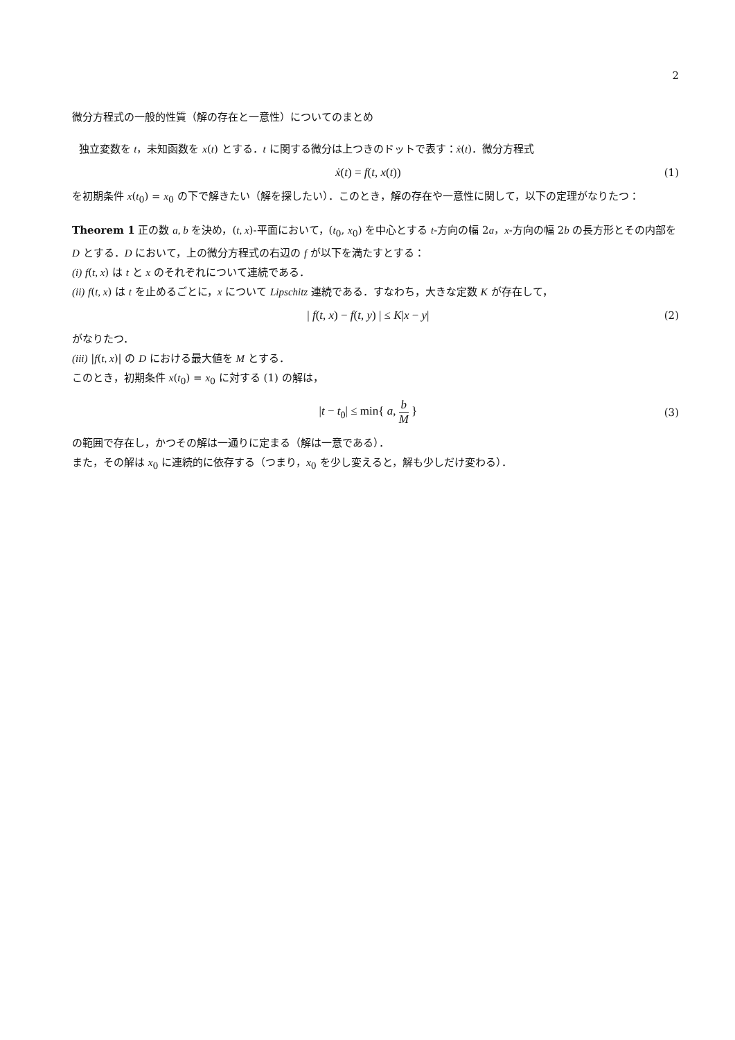2
微分方程式の一般的性質（解の存在と一意性）についてのまとめ
独立変数を t，未知函数を x(t) とする．t に関する微分は上つきのドットで表す：ẋ(t)．微分方程式
ẋ(t) = f(t, x(t)) (1)
を初期条件 x(t<sub>0</sub>) = x<sub>0</sub> の下で解きたい（解を探したい）．このとき，解の存在や一意性に関して，以下の定理がなりたつ：
Theorem 1 正の数 a, b を決め，(t, x)-平面において，(t<sub>0</sub>, x<sub>0</sub>) を中心とする t-方向の幅 2a，x-方向の幅 2b の長方形とその内部を D とする．D において，上の微分方程式の右辺の f が以下を満たすとする：
(i) f(t, x) は t と x のそれぞれについて連続である．
(ii) f(t, x) は t を止めるごとに，x について Lipschitz 連続である．すなわち，大きな定数 K が存在して，
| f(t, x) − f(t, y) | ≤ K|x − y| (2)
がなりたつ．
(iii) |f(t, x)| の D における最大値を M とする．
このとき，初期条件 x(t<sub>0</sub>) = x<sub>0</sub> に対する (1) の解は，
|t − t<sub>0</sub>| ≤ min{ a, b M } (3)
の範囲で存在し，かつその解は一通りに定まる（解は一意である）．
また，その解は x<sub>0</sub> に連続的に依存する（つまり，x<sub>0</sub> を少し変えると，解も少しだけ変わる）．